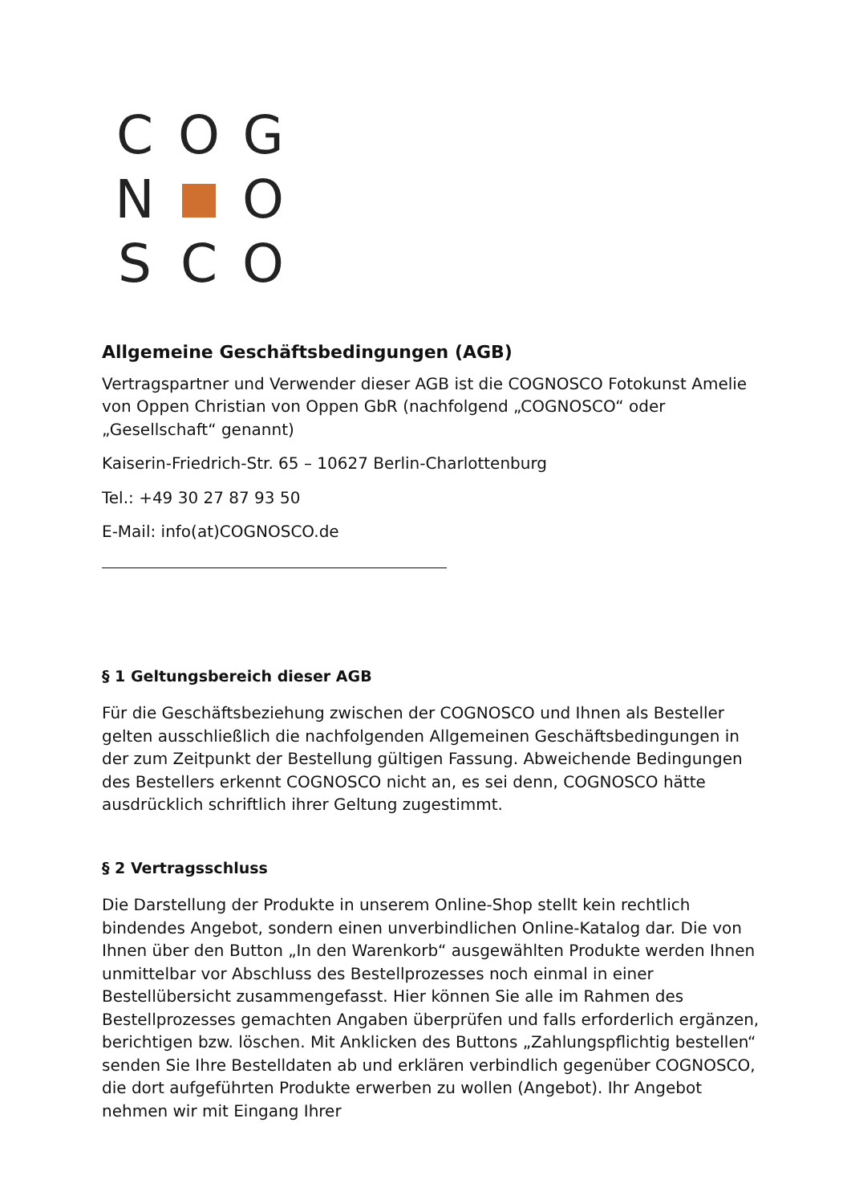C O G
N O
S C O
Allgemeine Geschäftsbedingungen (AGB)
Vertragspartner und Verwender dieser AGB ist die COGNOSCO Fotokunst Amelie von Oppen Christian von Oppen GbR (nachfolgend „COGNOSCO“ oder „Gesellschaft“ genannt)
Kaiserin-Friedrich-Str. 65 – 10627 Berlin-Charlottenburg
Tel.: +49 30 27 87 93 50
E-Mail: info(at)COGNOSCO.de
§ 1 Geltungsbereich dieser AGB
Für die Geschäftsbeziehung zwischen der COGNOSCO und Ihnen als Besteller gelten ausschließlich die nachfolgenden Allgemeinen Geschäftsbedingungen in der zum Zeitpunkt der Bestellung gültigen Fassung. Abweichende Bedingungen des Bestellers erkennt COGNOSCO nicht an, es sei denn, COGNOSCO hätte ausdrücklich schriftlich ihrer Geltung zugestimmt.
§ 2 Vertragsschluss
Die Darstellung der Produkte in unserem Online-Shop stellt kein rechtlich bindendes Angebot, sondern einen unverbindlichen Online-Katalog dar. Die von Ihnen über den Button „In den Warenkorb“ ausgewählten Produkte werden Ihnen unmittelbar vor Abschluss des Bestellprozesses noch einmal in einer Bestellübersicht zusammengefasst. Hier können Sie alle im Rahmen des Bestellprozesses gemachten Angaben überprüfen und falls erforderlich ergänzen, berichtigen bzw. löschen. Mit Anklicken des Buttons „Zahlungspflichtig bestellen“ senden Sie Ihre Bestelldaten ab und erklären verbindlich gegenüber COGNOSCO, die dort aufgeführten Produkte erwerben zu wollen (Angebot). Ihr Angebot nehmen wir mit Eingang Ihrer